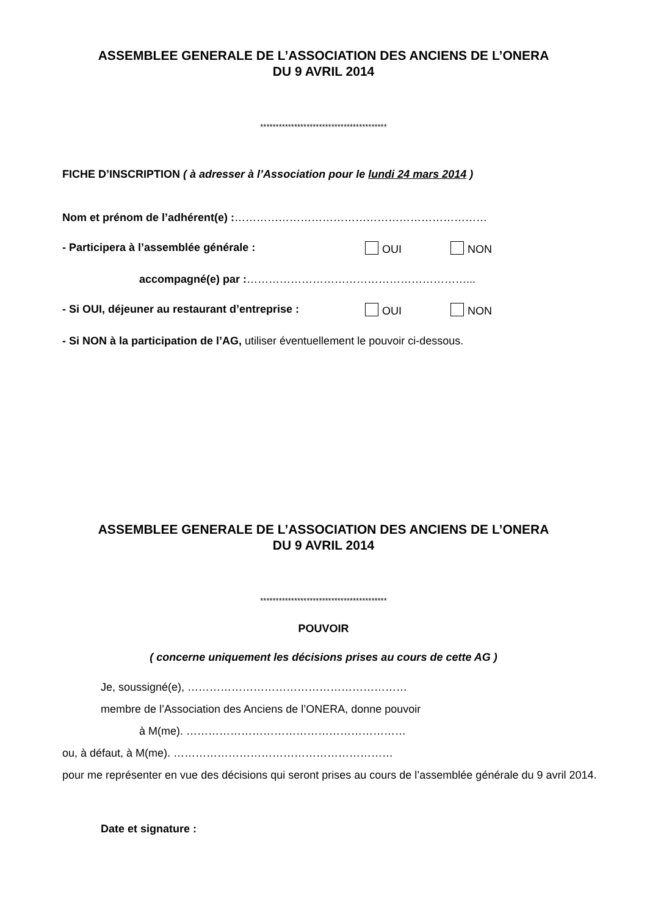ASSEMBLEE GENERALE DE L’ASSOCIATION DES ANCIENS DE L’ONERA
DU 9 AVRIL 2014
*****************************************
FICHE D’INSCRIPTION ( à adresser à l’Association pour le lundi 24 mars 2014 )
Nom et prénom de l’adhérent(e) :……………………………………………………………
- Participera à l’assemblée générale : OUI NON
accompagné(e) par :……………………………………………………...
- Si OUI, déjeuner au restaurant d’entreprise : OUI NON
- Si NON à la participation de l’AG, utiliser éventuellement le pouvoir ci-dessous.
ASSEMBLEE GENERALE DE L’ASSOCIATION DES ANCIENS DE L’ONERA
DU 9 AVRIL 2014
*****************************************
POUVOIR
( concerne uniquement les décisions prises au cours de cette AG )
Je, soussigné(e), ……………………………………………………
membre de l’Association des Anciens de l’ONERA, donne pouvoir
à M(me). ……………………………………………………
ou, à défaut, à M(me). ……………………………………………………
pour me représenter en vue des décisions qui seront prises au cours de l’assemblée générale du 9 avril 2014.
Date et signature :